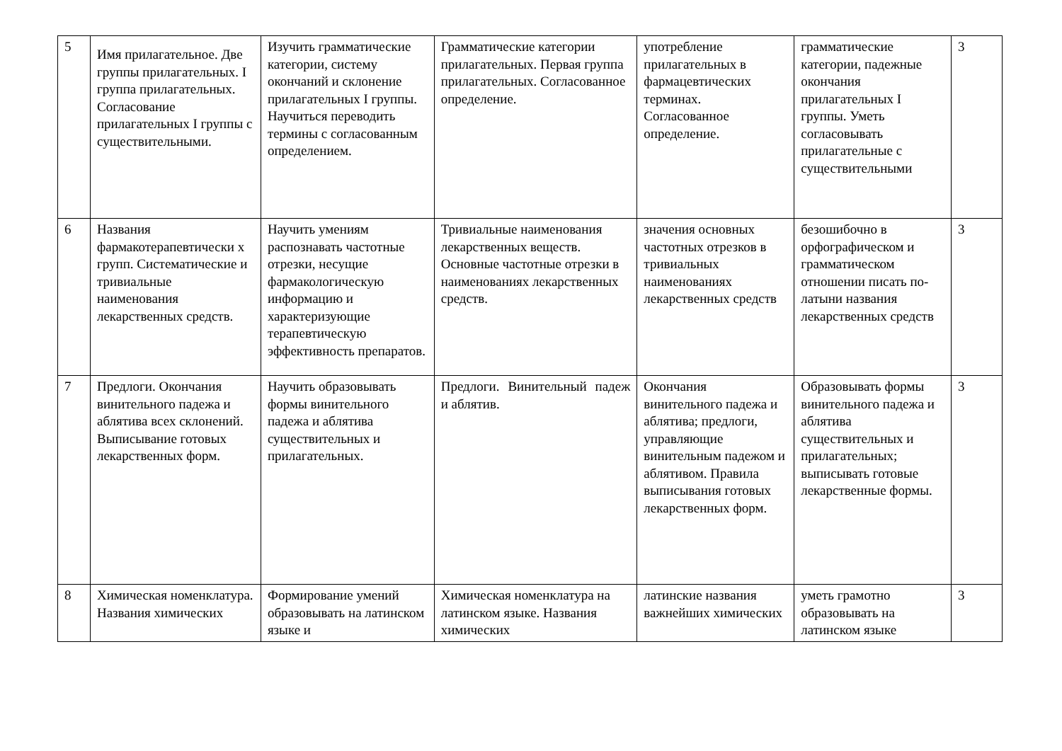| 5 | Имя прилагательное. Две группы прилагательных. I группа прилагательных. Согласование прилагательных I группы с существительными. | Изучить грамматические категории, систему окончаний и склонение прилагательных I группы. Научиться переводить термины с согласованным определением. | Грамматические категории прилагательных. Первая группа прилагательных. Согласованное определение. | употребление прилагательных в фармацевтических терминах. Согласованное определение. | грамматические категории, падежные окончания прилагательных I группы. Уметь согласовывать прилагательные с существительными | 3 |
| 6 | Названия фармакотерапевтически х групп. Систематические и тривиальные наименования лекарственных средств. | Научить умениям распознавать частотные отрезки, несущие фармакологическую информацию и характеризующие терапевтическую эффективность препаратов. | Тривиальные наименования лекарственных веществ. Основные частотные отрезки в наименованиях лекарственных средств. | значения основных частотных отрезков в тривиальных наименованиях лекарственных средств | безошибочно в орфографическом и грамматическом отношении писать по-латыни названия лекарственных средств | 3 |
| 7 | Предлоги. Окончания винительного падежа и аблятива всех склонений. Выписывание готовых лекарственных форм. | Научить образовывать формы винительного падежа и аблятива существительных и прилагательных. | Предлоги. Винительный падеж и аблятив. | Окончания винительного падежа и аблятива; предлоги, управляющие винительным падежом и аблятивом. Правила выписывания готовых лекарственных форм. | Образовывать формы винительного падежа и аблятива существительных и прилагательных; выписывать готовые лекарственные формы. | 3 |
| 8 | Химическая номенклатура. Названия химических | Формирование умений образовывать на латинском языке и | Химическая номенклатура на латинском языке. Названия химических | латинские названия важнейших химических | уметь грамотно образовывать на латинском языке | 3 |